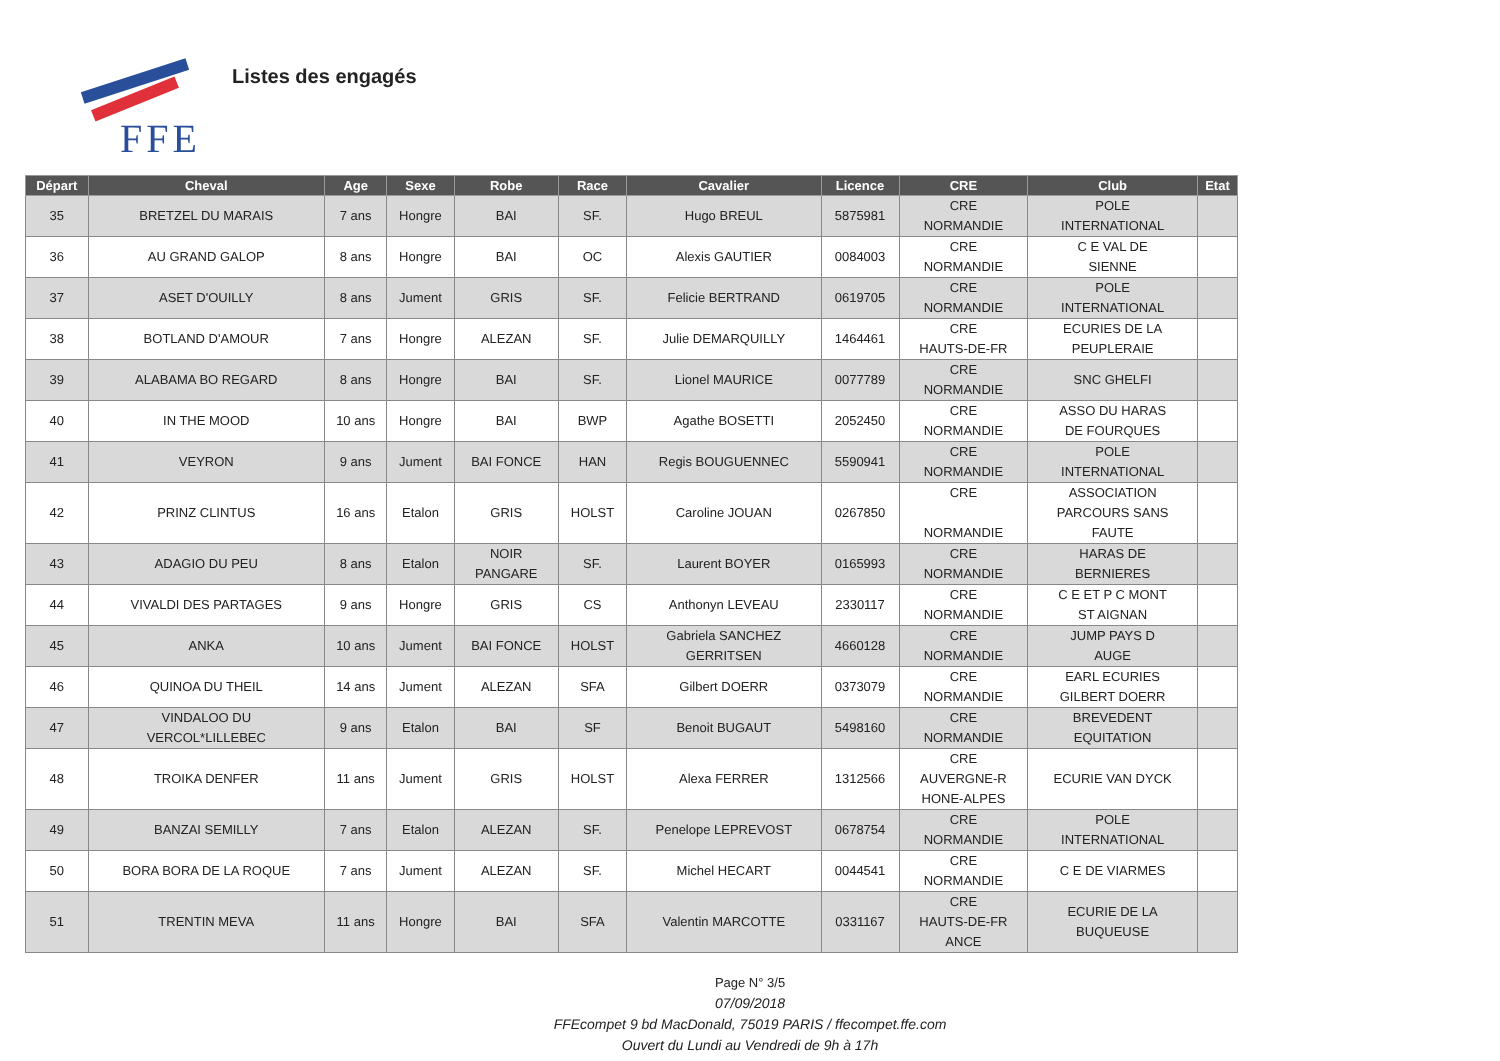FFE
Listes des engagés
| Départ | Cheval | Age | Sexe | Robe | Race | Cavalier | Licence | CRE | Club | Etat |
| --- | --- | --- | --- | --- | --- | --- | --- | --- | --- | --- |
| 35 | BRETZEL DU MARAIS | 7 ans | Hongre | BAI | SF. | Hugo BREUL | 5875981 | CRE NORMANDIE | POLE INTERNATIONAL | |
| 36 | AU GRAND GALOP | 8 ans | Hongre | BAI | OC | Alexis GAUTIER | 0084003 | CRE NORMANDIE | C E VAL DE SIENNE | |
| 37 | ASET D'OUILLY | 8 ans | Jument | GRIS | SF. | Felicie BERTRAND | 0619705 | CRE NORMANDIE | POLE INTERNATIONAL | |
| 38 | BOTLAND D'AMOUR | 7 ans | Hongre | ALEZAN | SF. | Julie DEMARQUILLY | 1464461 | CRE HAUTS-DE-FR | ECURIES DE LA PEUPLERAIE | |
| 39 | ALABAMA BO REGARD | 8 ans | Hongre | BAI | SF. | Lionel MAURICE | 0077789 | CRE NORMANDIE | SNC GHELFI | |
| 40 | IN THE MOOD | 10 ans | Hongre | BAI | BWP | Agathe BOSETTI | 2052450 | CRE NORMANDIE | ASSO DU HARAS DE FOURQUES | |
| 41 | VEYRON | 9 ans | Jument | BAI FONCE | HAN | Regis BOUGUENNEC | 5590941 | CRE NORMANDIE | POLE INTERNATIONAL | |
| 42 | PRINZ CLINTUS | 16 ans | Etalon | GRIS | HOLST | Caroline JOUAN | 0267850 | CRE NORMANDIE | ASSOCIATION PARCOURS SANS FAUTE | |
| 43 | ADAGIO DU PEU | 8 ans | Etalon | NOIR PANGARE | SF. | Laurent BOYER | 0165993 | CRE NORMANDIE | HARAS DE BERNIERES | |
| 44 | VIVALDI DES PARTAGES | 9 ans | Hongre | GRIS | CS | Anthonyn LEVEAU | 2330117 | CRE NORMANDIE | C E ET P C MONT ST AIGNAN | |
| 45 | ANKA | 10 ans | Jument | BAI FONCE | HOLST | Gabriela SANCHEZ GERRITSEN | 4660128 | CRE NORMANDIE | JUMP PAYS D AUGE | |
| 46 | QUINOA DU THEIL | 14 ans | Jument | ALEZAN | SFA | Gilbert DOERR | 0373079 | CRE NORMANDIE | EARL ECURIES GILBERT DOERR | |
| 47 | VINDALOO DU VERCOL*LILLEBEC | 9 ans | Etalon | BAI | SF | Benoit BUGAUT | 5498160 | CRE NORMANDIE | BREVEDENT EQUITATION | |
| 48 | TROIKA DENFER | 11 ans | Jument | GRIS | HOLST | Alexa FERRER | 1312566 | CRE AUVERGNE-R HONE-ALPES | ECURIE VAN DYCK | |
| 49 | BANZAI SEMILLY | 7 ans | Etalon | ALEZAN | SF. | Penelope LEPREVOST | 0678754 | CRE NORMANDIE | POLE INTERNATIONAL | |
| 50 | BORA BORA DE LA ROQUE | 7 ans | Jument | ALEZAN | SF. | Michel HECART | 0044541 | CRE NORMANDIE | C E DE VIARMES | |
| 51 | TRENTIN MEVA | 11 ans | Hongre | BAI | SFA | Valentin MARCOTTE | 0331167 | CRE HAUTS-DE-FR ANCE | ECURIE DE LA BUQUEUSE | |
Page N° 3/5
07/09/2018
FFEcompet 9 bd MacDonald, 75019 PARIS / ffecompet.ffe.com
Ouvert du Lundi au Vendredi de 9h à 17h